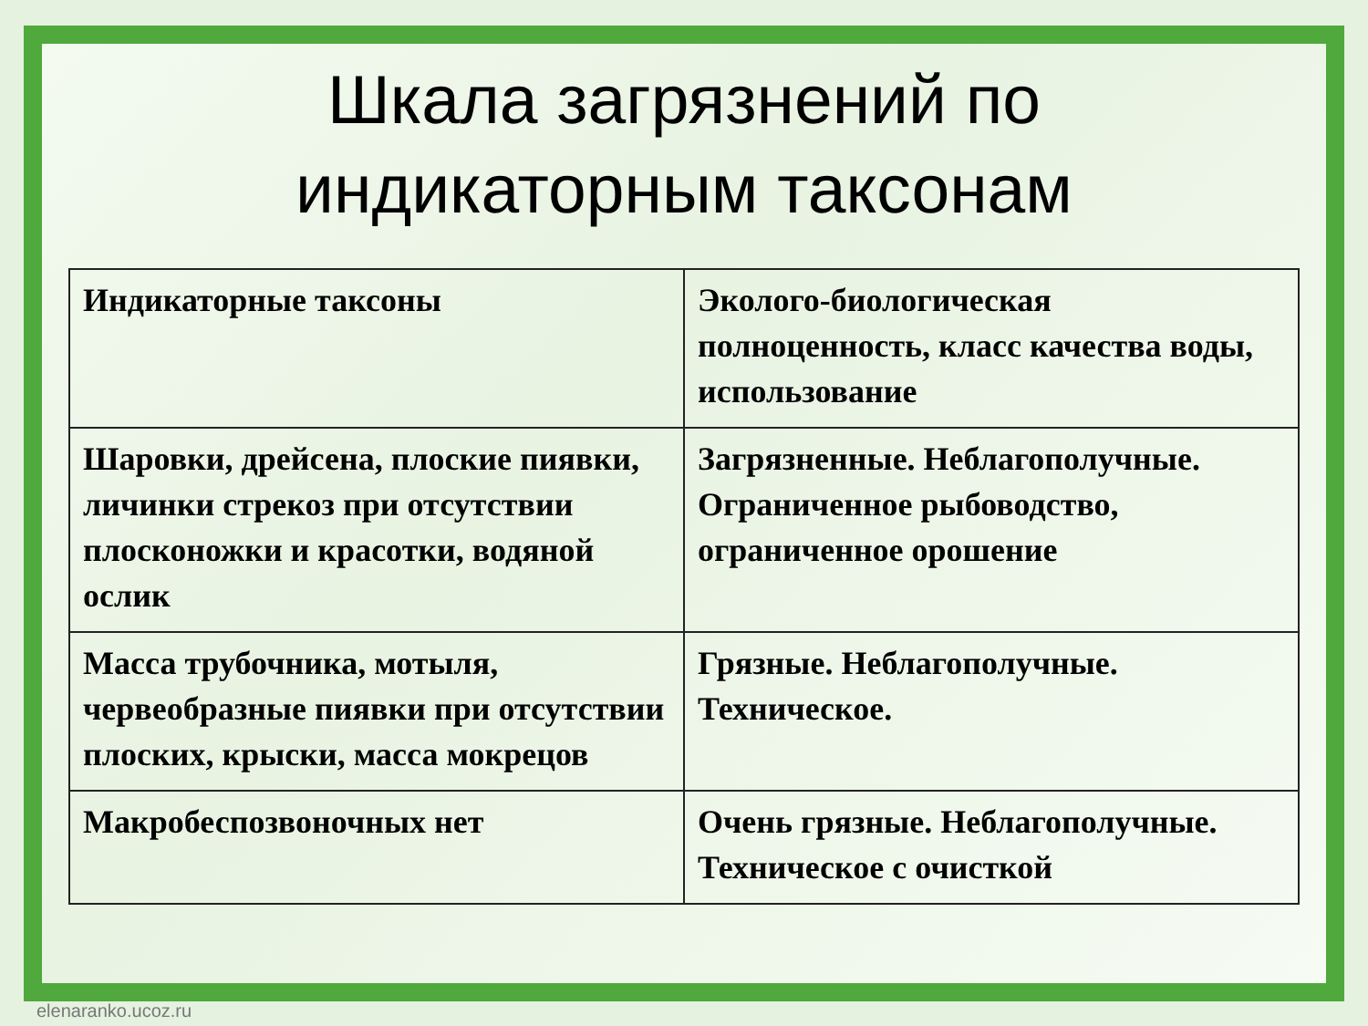Шкала загрязнений по
индикаторным таксонам
| Индикаторные таксоны | Эколого-биологическая полноценность, класс качества воды, использование |
| Шаровки, дрейсена, плоские пиявки, личинки стрекоз при отсутствии плосконожки и красотки, водяной ослик | Загрязненные. Неблагополучные. Ограниченное рыбоводство, ограниченное орошение |
| Масса трубочника, мотыля, червеобразные пиявки при отсутствии плоских, крыски, масса мокрецов | Грязные. Неблагополучные. Техническое. |
| Макробеспозвоночных нет | Очень грязные. Неблагополучные. Техническое с очисткой |
elenaranko.ucoz.ru